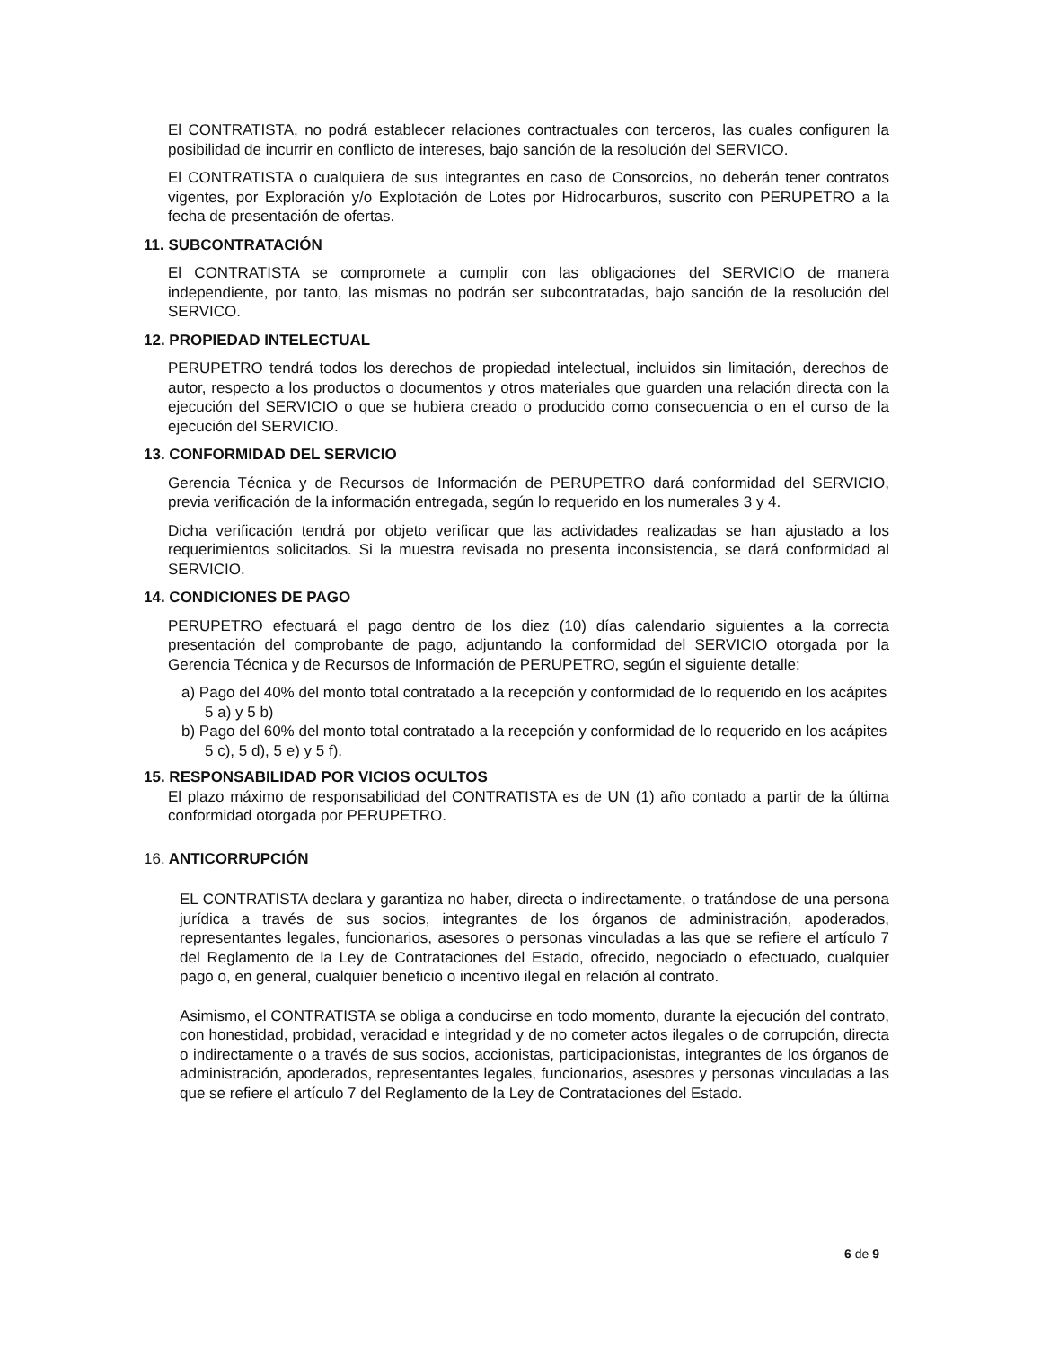El CONTRATISTA, no podrá establecer relaciones contractuales con terceros, las cuales configuren la posibilidad de incurrir en conflicto de intereses, bajo sanción de la resolución del SERVICO.
El CONTRATISTA o cualquiera de sus integrantes en caso de Consorcios, no deberán tener contratos vigentes, por Exploración y/o Explotación de Lotes por Hidrocarburos, suscrito con PERUPETRO a la fecha de presentación de ofertas.
11. SUBCONTRATACIÓN
El CONTRATISTA se compromete a cumplir con las obligaciones del SERVICIO de manera independiente, por tanto, las mismas no podrán ser subcontratadas, bajo sanción de la resolución del SERVICO.
12. PROPIEDAD INTELECTUAL
PERUPETRO tendrá todos los derechos de propiedad intelectual, incluidos sin limitación, derechos de autor, respecto a los productos o documentos y otros materiales que guarden una relación directa con la ejecución del SERVICIO o que se hubiera creado o producido como consecuencia o en el curso de la ejecución del SERVICIO.
13. CONFORMIDAD DEL SERVICIO
Gerencia Técnica y de Recursos de Información de PERUPETRO dará conformidad del SERVICIO, previa verificación de la información entregada, según lo requerido en los numerales 3 y 4.
Dicha verificación tendrá por objeto verificar que las actividades realizadas se han ajustado a los requerimientos solicitados. Si la muestra revisada no presenta inconsistencia, se dará conformidad al SERVICIO.
14. CONDICIONES DE PAGO
PERUPETRO efectuará el pago dentro de los diez (10) días calendario siguientes a la correcta presentación del comprobante de pago, adjuntando la conformidad del SERVICIO otorgada por la Gerencia Técnica y de Recursos de Información de PERUPETRO, según el siguiente detalle:
a) Pago del 40% del monto total contratado a la recepción y conformidad de lo requerido en los acápites 5 a) y 5 b)
b) Pago del 60% del monto total contratado a la recepción y conformidad de lo requerido en los acápites 5 c), 5 d), 5 e) y 5 f).
15. RESPONSABILIDAD POR VICIOS OCULTOS
El plazo máximo de responsabilidad del CONTRATISTA es de UN (1) año contado a partir de la última conformidad otorgada por PERUPETRO.
16. ANTICORRUPCIÓN
EL CONTRATISTA declara y garantiza no haber, directa o indirectamente, o tratándose de una persona jurídica a través de sus socios, integrantes de los órganos de administración, apoderados, representantes legales, funcionarios, asesores o personas vinculadas a las que se refiere el artículo 7 del Reglamento de la Ley de Contrataciones del Estado, ofrecido, negociado o efectuado, cualquier pago o, en general, cualquier beneficio o incentivo ilegal en relación al contrato.
Asimismo, el CONTRATISTA se obliga a conducirse en todo momento, durante la ejecución del contrato, con honestidad, probidad, veracidad e integridad y de no cometer actos ilegales o de corrupción, directa o indirectamente o a través de sus socios, accionistas, participacionistas, integrantes de los órganos de administración, apoderados, representantes legales, funcionarios, asesores y personas vinculadas a las que se refiere el artículo 7 del Reglamento de la Ley de Contrataciones del Estado.
6 de 9